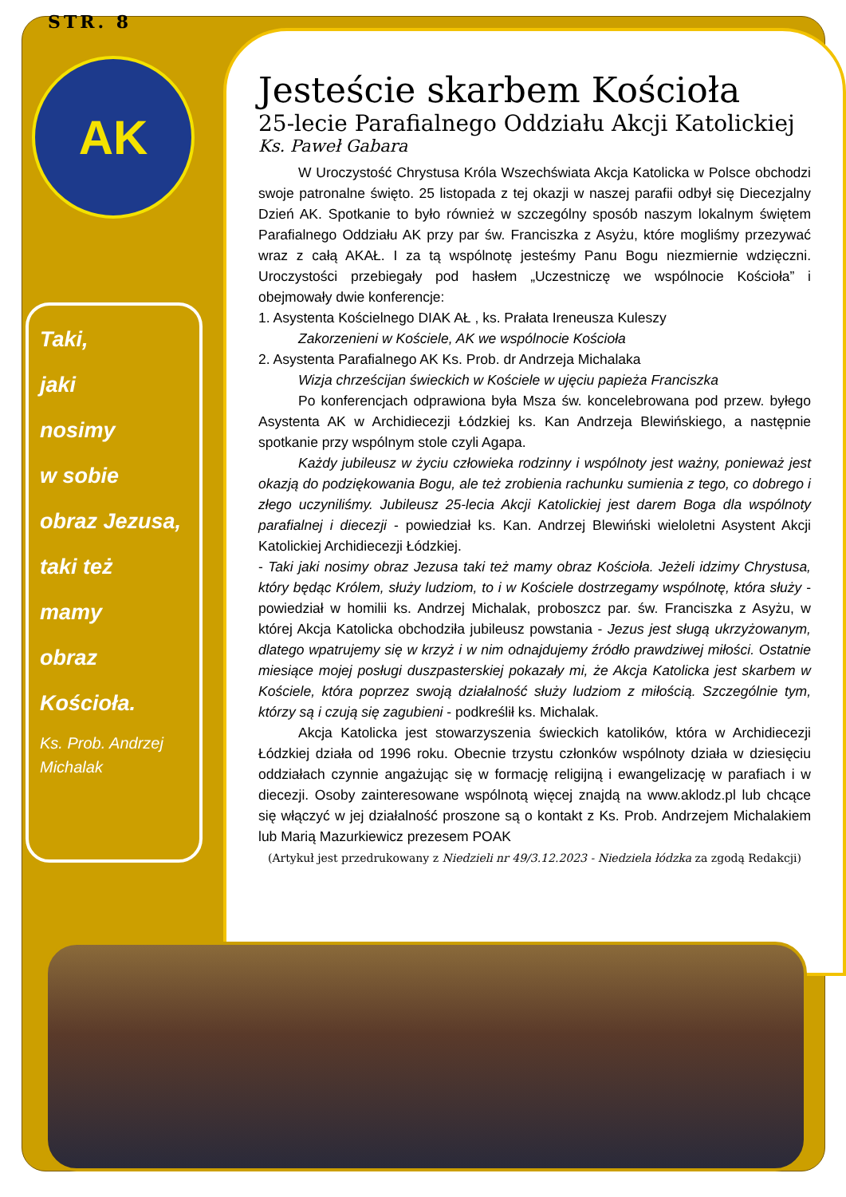STR. 8
AK
Taki,
jaki
nosimy
w sobie
obraz Jezusa,
taki też
mamy
obraz
Kościoła.
Ks. Prob. Andrzej Michalak
Jesteście skarbem Kościoła
25-lecie Parafialnego Oddziału Akcji Katolickiej
Ks. Paweł Gabara
W Uroczystość Chrystusa Króla Wszechświata Akcja Katolicka w Polsce obchodzi swoje patronalne święto. 25 listopada z tej okazji w naszej parafii odbył się Diecezjalny Dzień AK. Spotkanie to było również w szczególny sposób naszym lokalnym świętem Parafialnego Oddziału AK przy par św. Franciszka z Asyżu, które mogliśmy przezywać wraz z całą AKAŁ. I za tą wspólnotę jesteśmy Panu Bogu niezmiernie wdzięczni. Uroczystości przebiegały pod hasłem „Uczestniczę we wspólnocie Kościoła” i obejmowały dwie konferencje:
1. Asystenta Kościelnego DIAK AŁ , ks. Prałata Ireneusza Kuleszy
Zakorzenieni w Kościele, AK we wspólnocie Kościoła
2. Asystenta Parafialnego AK Ks. Prob. dr Andrzeja Michalaka
Wizja chrześcijan świeckich w Kościele w ujęciu papieża Franciszka
Po konferencjach odprawiona była Msza św. koncelebrowana pod przew. byłego Asystenta AK w Archidiecezji Łódzkiej ks. Kan Andrzeja Blewińskiego, a następnie spotkanie przy wspólnym stole czyli Agapa.
Każdy jubileusz w życiu człowieka rodzinny i wspólnoty jest ważny, ponieważ jest okazją do podziękowania Bogu, ale też zrobienia rachunku sumienia z tego, co dobrego i złego uczyniliśmy. Jubileusz 25-lecia Akcji Katolickiej jest darem Boga dla wspólnoty parafialnej i diecezji - powiedział ks. Kan. Andrzej Blewiński wieloletni Asystent Akcji Katolickiej Archidiecezji Łódzkiej.
- Taki jaki nosimy obraz Jezusa taki też mamy obraz Kościoła. Jeżeli idzimy Chrystusa, który będąc Królem, służy ludziom, to i w Kościele dostrzegamy wspólnotę, która służy - powiedział w homilii ks. Andrzej Michalak, proboszcz par. św. Franciszka z Asyżu, w której Akcja Katolicka obchodziła jubileusz powstania - Jezus jest sługą ukrzyżowanym, dlatego wpatrujemy się w krzyż i w nim odnajdujemy źródło prawdziwej miłości. Ostatnie miesiące mojej posługi duszpasterskiej pokazały mi, że Akcja Katolicka jest skarbem w Kościele, która poprzez swoją działalność służy ludziom z miłością. Szczególnie tym, którzy są i czują się zagubieni - podkreślił ks. Michalak.
Akcja Katolicka jest stowarzyszenia świeckich katolików, która w Archidiecezji Łódzkiej działa od 1996 roku. Obecnie trzystu członków wspólnoty działa w dziesięciu oddziałach czynnie angażując się w formację religijną i ewangelizację w parafiach i w diecezji. Osoby zainteresowane wspólnotą więcej znajdą na www.aklodz.pl lub chcące się włączyć w jej działalność proszone są o kontakt z Ks. Prob. Andrzejem Michalakiem lub Marią Mazurkiewicz prezesem POAK
(Artykuł jest przedrukowany z Niedzieli nr 49/3.12.2023 - Niedziela łódzka za zgodą Redakcji)